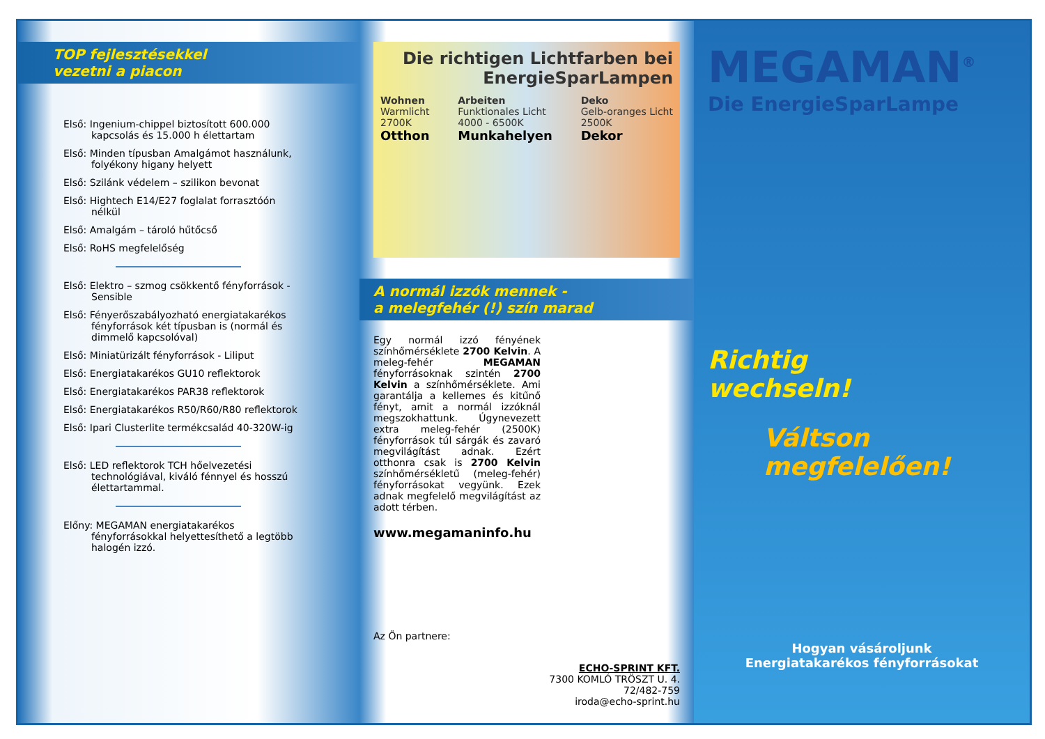TOP fejlesztésekkel
vezetni a piacon
Első: Ingenium-chippel biztosított 600.000 kapcsolás és 15.000 h élettartam
Első: Minden típusban Amalgámot használunk, folyékony higany helyett
Első: Szilánk védelem – szilikon bevonat
Első: Hightech E14/E27 foglalat forrasztóón nélkül
Első: Amalgám – tároló hűtőcső
Első: RoHS megfelelőség
Első: Elektro – szmog csökkentő fényforrások - Sensible
Első: Fényerőszabályozható energiatakarékos fényforrások két típusban is (normál és dimmelő kapcsolóval)
Első: Miniatürizált fényforrások - Liliput
Első: Energiatakarékos GU10 reflektorok
Első: Energiatakarékos PAR38 reflektorok
Első: Energiatakarékos R50/R60/R80 reflektorok
Első: Ipari Clusterlite termékcsalád 40-320W-ig
Első: LED reflektorok TCH hőelvezetési technológiával, kiváló fénnyel és hosszú élettartammal.
Előny: MEGAMAN energiatakarékos fényforrásokkal helyettesíthető a legtöbb halogén izzó.
Die richtigen Lichtfarben bei
EnergieSparLampen
Wohnen
Warmlicht
2700K
Otthon
Arbeiten
Funktionales Licht
4000 - 6500K
Munkahelyen
Deko
Gelb-oranges Licht
2500K
Dekor
A normál izzók mennek -
a melegfehér (!) szín marad
Egy normál izzó fényének színhőmérséklete 2700 Kelvin. A meleg-fehér MEGAMAN fényforrásoknak szintén 2700 Kelvin a színhőmérséklete. Ami garantálja a kellemes és kitűnő fényt, amit a normál izzóknál megszokhattunk. Úgynevezett extra meleg-fehér (2500K) fényforrások túl sárgák és zavaró megvilágítást adnak. Ezért otthonra csak is 2700 Kelvin színhőmérsékletű (meleg-fehér) fényforrásokat vegyünk. Ezek adnak megfelelő megvilágítást az adott térben.
www.megamaninfo.hu
Az Ön partnere:
ECHO-SPRINT KFT.
7300 KOMLÓ TRÖSZT U. 4.
72/482-759
iroda@echo-sprint.hu
MEGAMAN<sup>®</sup>
Die EnergieSparLampe
Richtig
wechseln!
Váltson
megfelelően!
Hogyan vásároljunk
Energiatakarékos fényforrásokat